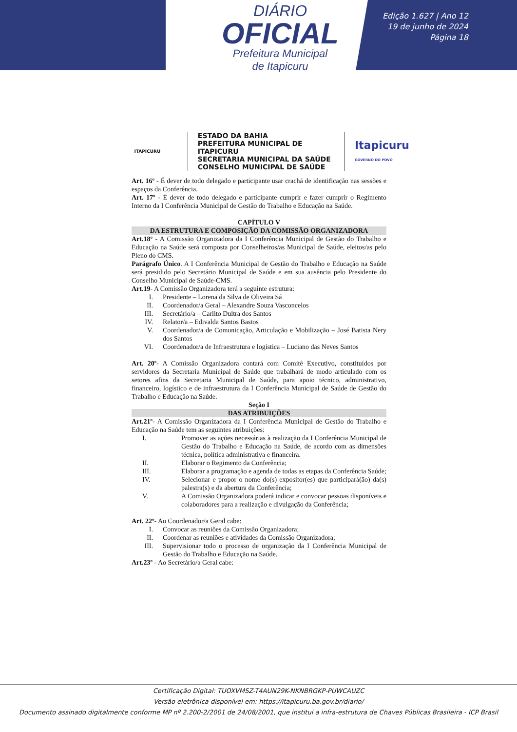DIÁRIO
OFICIAL
Prefeitura Municipal
de Itapicuru
Edição 1.627 | Ano 12
19 de junho de 2024
Página 18
ITAPICURU
ESTADO DA BAHIA
PREFEITURA MUNICIPAL DE ITAPICURU
SECRETARIA MUNICIPAL DA SAÚDE
CONSELHO MUNICIPAL DE SAÚDE
Itapicuru
GOVERNO DO POVO
Art. 16º - É dever de todo delegado e participante usar crachá de identificação nas sessões e espaços da Conferência.
Art. 17º - É dever de todo delegado e participante cumprir e fazer cumprir o Regimento Interno da I Conferência Municipal de Gestão do Trabalho e Educação na Saúde.
CAPÍTULO V
DA ESTRUTURA E COMPOSIÇÃO DA COMISSÃO ORGANIZADORA
Art.18º - A Comissão Organizadora da I Conferência Municipal de Gestão do Trabalho e Educação na Saúde será composta por Conselheiros/as Municipal de Saúde, eleitos/as pelo Pleno do CMS.
Parágrafo Único. A I Conferência Municipal de Gestão do Trabalho e Educação na Saúde será presidido pelo Secretário Municipal de Saúde e em sua ausência pelo Presidente do Conselho Municipal de Saúde-CMS.
Art.19- A Comissão Organizadora terá a seguinte estrutura:
I. Presidente – Lorena da Silva de Oliveira Sá
II. Coordenador/a Geral – Alexandre Souza Vasconcelos
III. Secretário/a – Carlito Dultra dos Santos
IV. Relator/a – Edivalda Santos Bastos
V. Coordenador/a de Comunicação, Articulação e Mobilização – José Batista Nery dos Santos
VI. Coordenador/a de Infraestrutura e logística – Luciano das Neves Santos
Art. 20º- A Comissão Organizadora contará com Comitê Executivo, constituídos por servidores da Secretaria Municipal de Saúde que trabalhará de modo articulado com os setores afins da Secretaria Municipal de Saúde, para apoio técnico, administrativo, financeiro, logístico e de infraestrutura da I Conferência Municipal de Saúde de Gestão do Trabalho e Educação na Saúde.
Seção I
DAS ATRIBUIÇÕES
Art.21º- A Comissão Organizadora da I Conferência Municipal de Gestão do Trabalho e Educação na Saúde tem as seguintes atribuições:
I. Promover as ações necessárias à realização da I Conferência Municipal de Gestão do Trabalho e Educação na Saúde, de acordo com as dimensões técnica, política administrativa e financeira.
II. Elaborar o Regimento da Conferência;
III. Elaborar a programação e agenda de todas as etapas da Conferência Saúde;
IV. Selecionar e propor o nome do(s) expositor(es) que participará(ão) da(s) palestra(s) e da abertura da Conferência;
V. A Comissão Organizadora poderá indicar e convocar pessoas disponíveis e colaboradores para a realização e divulgação da Conferência;
Art. 22º- Ao Coordenador/a Geral cabe:
I. Convocar as reuniões da Comissão Organizadora;
II. Coordenar as reuniões e atividades da Comissão Organizadora;
III. Supervisionar todo o processo de organização da I Conferência Municipal de Gestão do Trabalho e Educação na Saúde.
Art.23º - Ao Secretário/a Geral cabe:
Certificação Digital: TUOXVMSZ-T4AUN29K-NKNBRGKP-PUWCAUZC
Versão eletrônica disponível em: https://itapicuru.ba.gov.br/diario/
Documento assinado digitalmente conforme MP nº 2.200-2/2001 de 24/08/2001, que institui a infra-estrutura de Chaves Públicas Brasileira - ICP Brasil